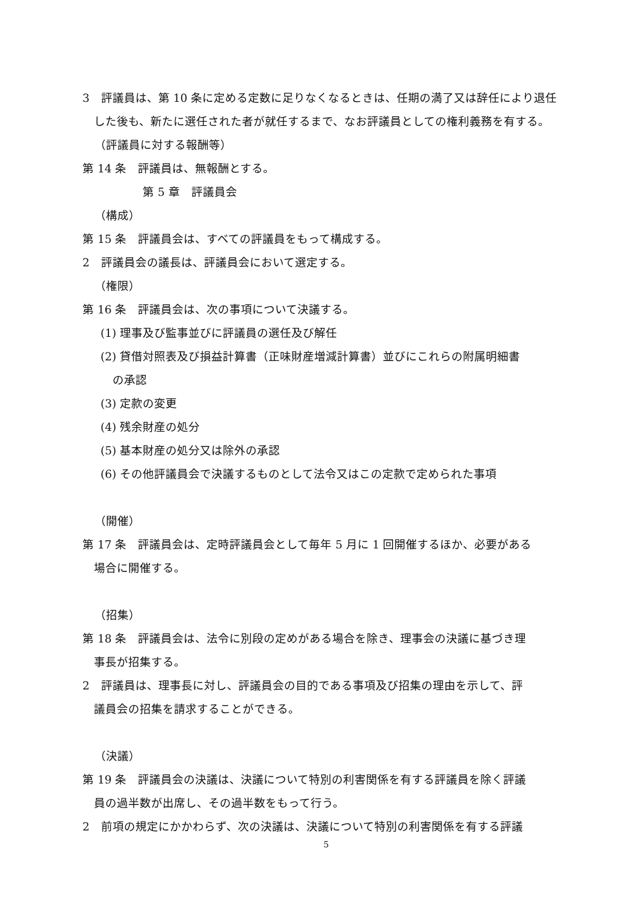3　評議員は、第 10 条に定める定数に足りなくなるときは、任期の満了又は辞任により退任
　した後も、新たに選任された者が就任するまで、なお評議員としての権利義務を有する。
（評議員に対する報酬等）
第 14 条　評議員は、無報酬とする。
第 5 章　評議員会
（構成）
第 15 条　評議員会は、すべての評議員をもって構成する。
2　評議員会の議長は、評議員会において選定する。
（権限）
第 16 条　評議員会は、次の事項について決議する。
(1) 理事及び監事並びに評議員の選任及び解任
(2) 貸借対照表及び損益計算書（正味財産増減計算書）並びにこれらの附属明細書
の承認
(3) 定款の変更
(4) 残余財産の処分
(5) 基本財産の処分又は除外の承認
(6) その他評議員会で決議するものとして法令又はこの定款で定められた事項
（開催）
第 17 条　評議員会は、定時評議員会として毎年 5 月に 1 回開催するほか、必要がある
　場合に開催する。
（招集）
第 18 条　評議員会は、法令に別段の定めがある場合を除き、理事会の決議に基づき理
　事長が招集する。
2　評議員は、理事長に対し、評議員会の目的である事項及び招集の理由を示して、評
　議員会の招集を請求することができる。
（決議）
第 19 条　評議員会の決議は、決議について特別の利害関係を有する評議員を除く評議
　員の過半数が出席し、その過半数をもって行う。
2　前項の規定にかかわらず、次の決議は、決議について特別の利害関係を有する評議
5